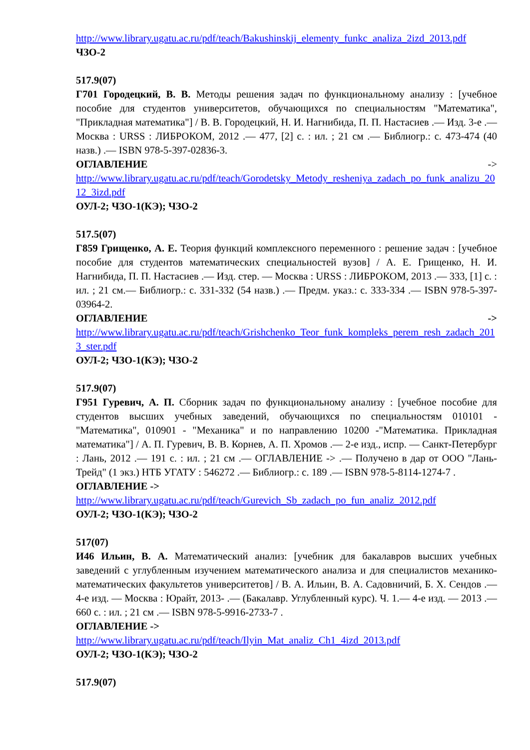http://www.library.ugatu.ac.ru/pdf/teach/Bakushinskij_elementy_funkc_analiza_2izd_2013.pdf
ЧЗО-2
517.9(07)
Г701 Городецкий, В. В. Методы решения задач по функциональному анализу : [учебное пособие для студентов университетов, обучающихся по специальностям "Математика", "Прикладная математика"] / В. В. Городецкий, Н. И. Нагнибида, П. П. Настасиев .— Изд. 3-е .— Москва : URSS : ЛИБРОКОМ, 2012 .— 477, [2] с. : ил. ; 21 см .— Библиогр.: с. 473-474 (40 назв.) .— ISBN 978-5-397-02836-3.
ОГЛАВЛЕНИЕ ->
http://www.library.ugatu.ac.ru/pdf/teach/Gorodetsky_Metody_resheniya_zadach_po_funk_analizu_2012_3izd.pdf
ОУЛ-2; ЧЗО-1(КЭ); ЧЗО-2
517.5(07)
Г859 Грищенко, А. Е. Теория функций комплексного переменного : решение задач : [учебное пособие для студентов математических специальностей вузов] / А. Е. Грищенко, Н. И. Нагнибида, П. П. Настасиев .— Изд. стер. — Москва : URSS : ЛИБРОКОМ, 2013 .— 333, [1] с. : ил. ; 21 см.— Библиогр.: с. 331-332 (54 назв.) .— Предм. указ.: с. 333-334 .— ISBN 978-5-397-03964-2.
ОГЛАВЛЕНИЕ ->
http://www.library.ugatu.ac.ru/pdf/teach/Grishchenko_Teor_funk_kompleks_perem_resh_zadach_2013_ster.pdf
ОУЛ-2; ЧЗО-1(КЭ); ЧЗО-2
517.9(07)
Г951 Гуревич, А. П. Сборник задач по функциональному анализу : [учебное пособие для студентов высших учебных заведений, обучающихся по специальностям 010101 - "Математика", 010901 - "Механика" и по направлению 10200 -"Математика. Прикладная математика"] / А. П. Гуревич, В. В. Корнев, А. П. Хромов .— 2-е изд., испр. — Санкт-Петербург : Лань, 2012 .— 191 с. : ил. ; 21 см .— ОГЛАВЛЕНИЕ -> .— Получено в дар от ООО "Лань- Трейд" (1 экз.) НТБ УГАТУ : 546272 .— Библиогр.: с. 189 .— ISBN 978-5-8114-1274-7 .
ОГЛАВЛЕНИЕ ->
http://www.library.ugatu.ac.ru/pdf/teach/Gurevich_Sb_zadach_po_fun_analiz_2012.pdf
ОУЛ-2; ЧЗО-1(КЭ); ЧЗО-2
517(07)
И46 Ильин, В. А. Математический анализ: [учебник для бакалавров высших учебных заведений с углубленным изучением математического анализа и для специалистов механико-математических факультетов университетов] / В. А. Ильин, В. А. Садовничий, Б. Х. Сендов .— 4-е изд. — Москва : Юрайт, 2013- .— (Бакалавр. Углубленный курс). Ч. 1.— 4-е изд. — 2013 .— 660 с. : ил. ; 21 см .— ISBN 978-5-9916-2733-7 .
ОГЛАВЛЕНИЕ ->
http://www.library.ugatu.ac.ru/pdf/teach/Ilyin_Mat_analiz_Ch1_4izd_2013.pdf
ОУЛ-2; ЧЗО-1(КЭ); ЧЗО-2
517.9(07)